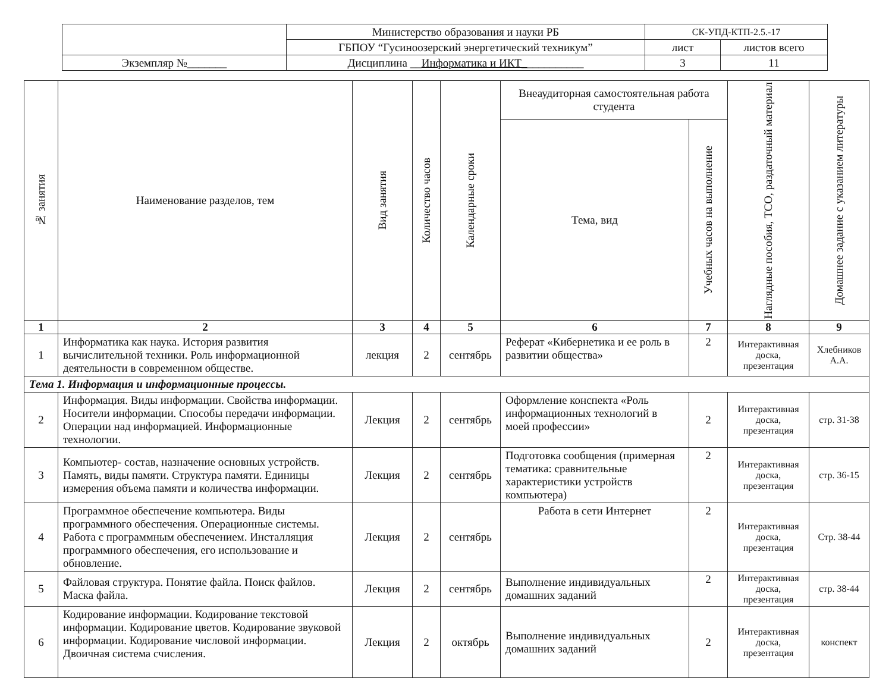| | Министерство образования и науки РБ | СК-УПД-КТП-2.5.-17 | |
| | ГБПОУ “Гусиноозерский энергетический техникум” | лист | листов всего |
| Экземпляр №_______ | Дисциплина __ Информатика и ИКТ_ __________ | 3 | 11 |
| № занятия | Наименование разделов, тем | Вид занятия | Количество часов | Календарные сроки | Внеаудиторная самостоятельная работа студента | | Наглядные пособия, ТСО, раздаточный материал | Домашнее задание с указанием литературы |
| --- | --- | --- | --- | --- | --- | --- | --- | --- |
| | | | | | Тема, вид | Учебных часов на выполнение | | |
| 1 | 2 | 3 | 4 | 5 | 6 | 7 | 8 | 9 |
| 1 | Информатика как наука. История развития вычислительной техники. Роль информационной деятельности в современном обществе. | лекция | 2 | сентябрь | Реферат «Кибернетика и ее роль в развитии общества» | 2 | Интерактивная доска, презентация | Хлебников А.А. |
| Тема 1. Информация и информационные процессы. | | | | | | | | |
| 2 | Информация. Виды информации. Свойства информации. Носители информации. Способы передачи информации. Операции над информацией. Информационные технологии. | Лекция | 2 | сентябрь | Оформление конспекта «Роль информационных технологий в моей профессии» | 2 | Интерактивная доска, презентация | стр. 31-38 |
| 3 | Компьютер- состав, назначение основных устройств. Память, виды памяти. Структура памяти. Единицы измерения объема памяти и количества информации. | Лекция | 2 | сентябрь | Подготовка сообщения (примерная тематика: сравнительные характеристики устройств компьютера) | 2 | Интерактивная доска, презентация | стр. 36-15 |
| 4 | Программное обеспечение компьютера. Виды программного обеспечения. Операционные системы. Работа с программным обеспечением. Инсталляция программного обеспечения, его использование и обновление. | Лекция | 2 | сентябрь | Работа в сети Интернет | 2 | Интерактивная доска, презентация | Стр. 38-44 |
| 5 | Файловая структура. Понятие файла. Поиск файлов. Маска файла. | Лекция | 2 | сентябрь | Выполнение индивидуальных домашних заданий | 2 | Интерактивная доска, презентация | стр. 38-44 |
| 6 | Кодирование информации. Кодирование текстовой информации. Кодирование цветов. Кодирование звуковой информации. Кодирование числовой информации. Двоичная система счисления. | Лекция | 2 | октябрь | Выполнение индивидуальных домашних заданий | 2 | Интерактивная доска, презентация | конспект |